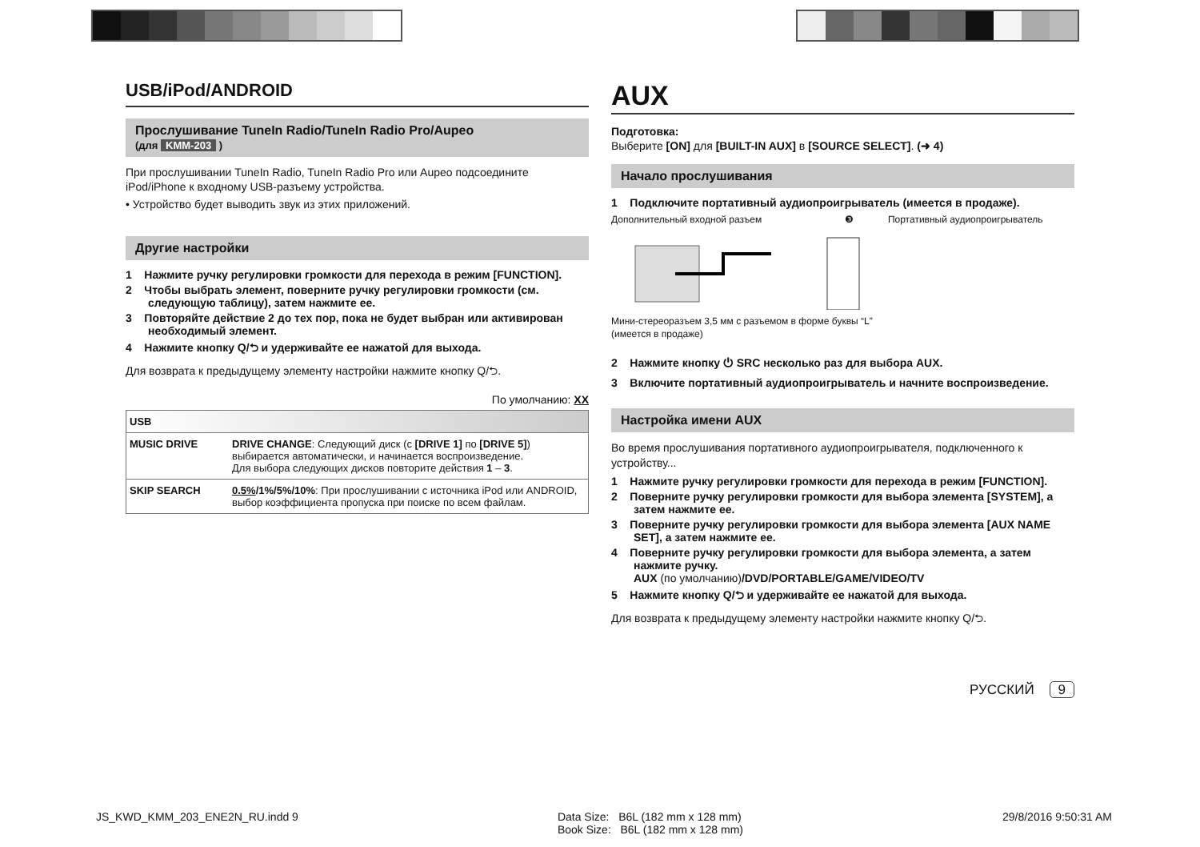USB/iPod/ANDROID
Прослушивание TuneIn Radio/TuneIn Radio Pro/Aupeo
(для KMM-203 )
При прослушивании TuneIn Radio, TuneIn Radio Pro или Aupeo подсоедините iPod/iPhone к входному USB-разъему устройства.
• Устройство будет выводить звук из этих приложений.
Другие настройки
1 Нажмите ручку регулировки громкости для перехода в режим [FUNCTION].
2 Чтобы выбрать элемент, поверните ручку регулировки громкости (см. следующую таблицу), затем нажмите ее.
3 Повторяйте действие 2 до тех пор, пока не будет выбран или активирован необходимый элемент.
4 Нажмите кнопку Q/⮌ и удерживайте ее нажатой для выхода.
Для возврата к предыдущему элементу настройки нажмите кнопку Q/⮌.
По умолчанию: XX
| USB | |
| --- | --- |
| MUSIC DRIVE | DRIVE CHANGE : Следующий диск (с [DRIVE 1] по [DRIVE 5] ) выбирается автоматически, и начинается воспроизведение. Для выбора следующих дисков повторите действия 1 – 3 . |
| SKIP SEARCH | 0.5% /1%/5%/10% : При прослушивании с источника iPod или ANDROID, выбор коэффициента пропуска при поиске по всем файлам. |
AUX
Подготовка:
Выберите [ON] для [BUILT-IN AUX] в [SOURCE SELECT]. (➜ 4)
Начало прослушивания
1 Подключите портативный аудиопроигрыватель (имеется в продаже).
Дополнительный входной разъем ❸ Портативный аудиопроигрыватель
Мини-стереоразъем 3,5 мм с разъемом в форме буквы “L”
(имеется в продаже)
2 Нажмите кнопку ⏻ SRC несколько раз для выбора AUX.
3 Включите портативный аудиопроигрыватель и начните воспроизведение.
Настройка имени AUX
Во время прослушивания портативного аудиопроигрывателя, подключенного к устройству...
1 Нажмите ручку регулировки громкости для перехода в режим [FUNCTION].
2 Поверните ручку регулировки громкости для выбора элемента [SYSTEM], а затем нажмите ее.
3 Поверните ручку регулировки громкости для выбора элемента [AUX NAME SET], а затем нажмите ее.
4 Поверните ручку регулировки громкости для выбора элемента, а затем нажмите ручку.
AUX (по умолчанию)/DVD/PORTABLE/GAME/VIDEO/TV
5 Нажмите кнопку Q/⮌ и удерживайте ее нажатой для выхода.
Для возврата к предыдущему элементу настройки нажмите кнопку Q/⮌.
РУССКИЙ 9
JS_KWD_KMM_203_ENE2N_RU.indd 9 Data Size: B6L (182 mm x 128 mm)
Book Size: B6L (182 mm x 128 mm) 29/8/2016 9:50:31 AM